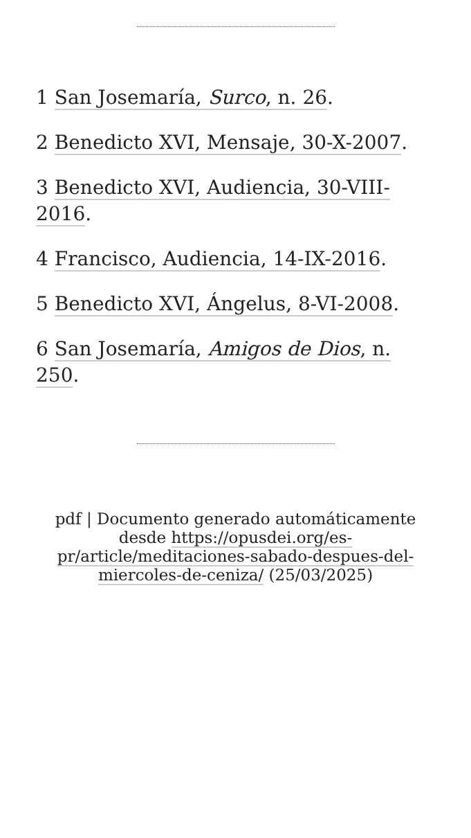1 San Josemaría, Surco, n. 26.
2 Benedicto XVI, Mensaje, 30-X-2007.
3 Benedicto XVI, Audiencia, 30-VIII-2016.
4 Francisco, Audiencia, 14-IX-2016.
5 Benedicto XVI, Ángelus, 8-VI-2008.
6 San Josemaría, Amigos de Dios, n. 250.
pdf | Documento generado automáticamente desde https://opusdei.org/es-pr/article/meditaciones-sabado-despues-del-miercoles-de-ceniza/ (25/03/2025)